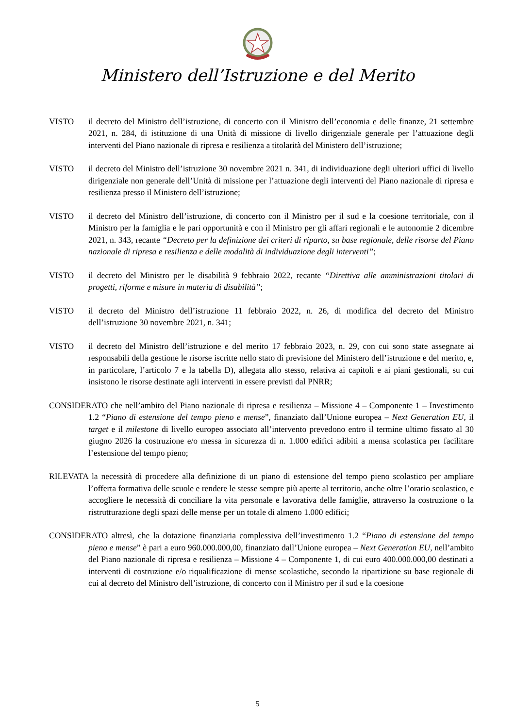Ministero dell’Istruzione e del Merito
VISTO il decreto del Ministro dell’istruzione, di concerto con il Ministro dell’economia e delle finanze, 21 settembre 2021, n. 284, di istituzione di una Unità di missione di livello dirigenziale generale per l’attuazione degli interventi del Piano nazionale di ripresa e resilienza a titolarità del Ministero dell’istruzione;
VISTO il decreto del Ministro dell’istruzione 30 novembre 2021 n. 341, di individuazione degli ulteriori uffici di livello dirigenziale non generale dell’Unità di missione per l’attuazione degli interventi del Piano nazionale di ripresa e resilienza presso il Ministero dell’istruzione;
VISTO il decreto del Ministro dell’istruzione, di concerto con il Ministro per il sud e la coesione territoriale, con il Ministro per la famiglia e le pari opportunità e con il Ministro per gli affari regionali e le autonomie 2 dicembre 2021, n. 343, recante “Decreto per la definizione dei criteri di riparto, su base regionale, delle risorse del Piano nazionale di ripresa e resilienza e delle modalità di individuazione degli interventi”;
VISTO il decreto del Ministro per le disabilità 9 febbraio 2022, recante “Direttiva alle amministrazioni titolari di progetti, riforme e misure in materia di disabilità”;
VISTO il decreto del Ministro dell’istruzione 11 febbraio 2022, n. 26, di modifica del decreto del Ministro dell’istruzione 30 novembre 2021, n. 341;
VISTO il decreto del Ministro dell’istruzione e del merito 17 febbraio 2023, n. 29, con cui sono state assegnate ai responsabili della gestione le risorse iscritte nello stato di previsione del Ministero dell’istruzione e del merito, e, in particolare, l’articolo 7 e la tabella D), allegata allo stesso, relativa ai capitoli e ai piani gestionali, su cui insistono le risorse destinate agli interventi in essere previsti dal PNRR;
CONSIDERATO che nell’ambito del Piano nazionale di ripresa e resilienza – Missione 4 – Componente 1 – Investimento 1.2 “Piano di estensione del tempo pieno e mense”, finanziato dall’Unione europea – Next Generation EU, il target e il milestone di livello europeo associato all’intervento prevedono entro il termine ultimo fissato al 30 giugno 2026 la costruzione e/o messa in sicurezza di n. 1.000 edifici adibiti a mensa scolastica per facilitare l’estensione del tempo pieno;
RILEVATA la necessità di procedere alla definizione di un piano di estensione del tempo pieno scolastico per ampliare l’offerta formativa delle scuole e rendere le stesse sempre più aperte al territorio, anche oltre l’orario scolastico, e accogliere le necessità di conciliare la vita personale e lavorativa delle famiglie, attraverso la costruzione o la ristrutturazione degli spazi delle mense per un totale di almeno 1.000 edifici;
CONSIDERATO altresì, che la dotazione finanziaria complessiva dell’investimento 1.2 “Piano di estensione del tempo pieno e mense” è pari a euro 960.000.000,00, finanziato dall’Unione europea – Next Generation EU, nell’ambito del Piano nazionale di ripresa e resilienza – Missione 4 – Componente 1, di cui euro 400.000.000,00 destinati a interventi di costruzione e/o riqualificazione di mense scolastiche, secondo la ripartizione su base regionale di cui al decreto del Ministro dell’istruzione, di concerto con il Ministro per il sud e la coesione
5